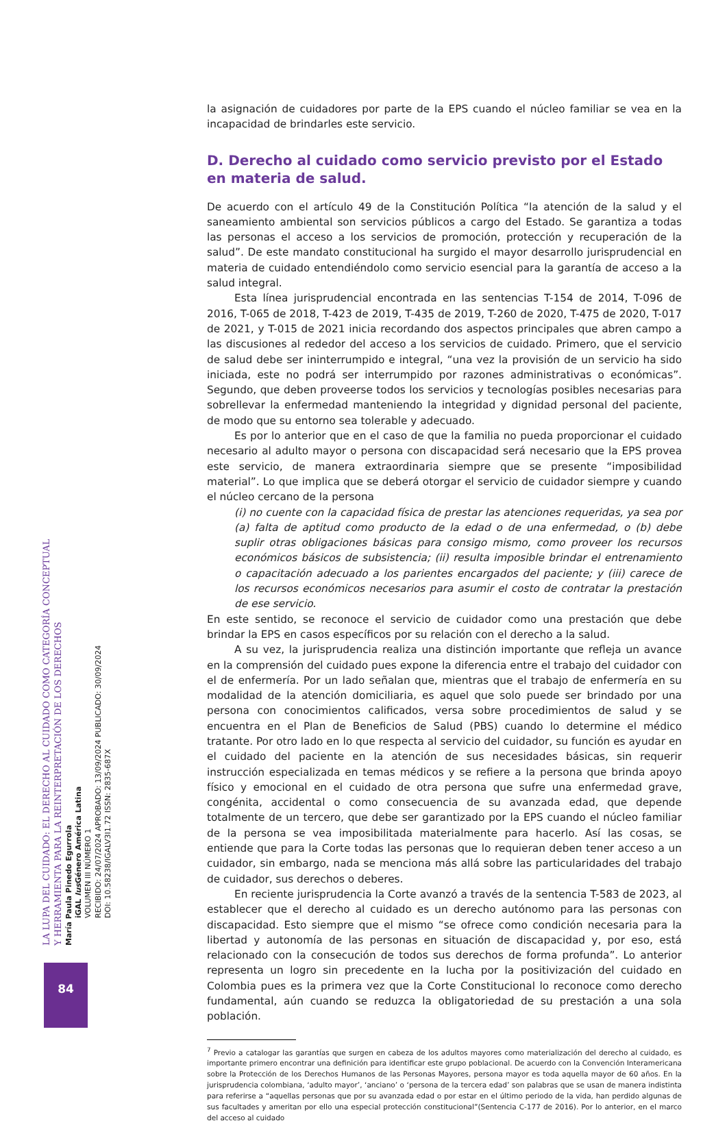LA LUPA DEL CUIDADO: EL DERECHO AL CUIDADO COMO CATEGORÍA CONCEPTUAL
Y HERRAMIENTA PARA LA REINTERPRETACIÓN DE LOS DERECHOS
María Paula Pinedo Egurrola
iGAL Ius Género América Latina
VOLUMEN III NÚMERO 1
RECIBIDO: 24/07/2024 APROBADO: 13/09/2024 PUBLICADO: 30/09/2024
DOI: 10.58238/IGALV3I1.72 ISSN: 2835-687X
84
la asignación de cuidadores por parte de la EPS cuando el núcleo familiar se vea en la incapacidad de brindarles este servicio.
D. Derecho al cuidado como servicio previsto por el Estado en materia de salud.
De acuerdo con el artículo 49 de la Constitución Política “la atención de la salud y el saneamiento ambiental son servicios públicos a cargo del Estado. Se garantiza a todas las personas el acceso a los servicios de promoción, protección y recuperación de la salud”. De este mandato constitucional ha surgido el mayor desarrollo jurisprudencial en materia de cuidado entendiéndolo como servicio esencial para la garantía de acceso a la salud integral.
Esta línea jurisprudencial encontrada en las sentencias T-154 de 2014, T-096 de 2016, T-065 de 2018, T-423 de 2019, T-435 de 2019, T-260 de 2020, T-475 de 2020, T-017 de 2021, y T-015 de 2021 inicia recordando dos aspectos principales que abren campo a las discusiones al rededor del acceso a los servicios de cuidado. Primero, que el servicio de salud debe ser ininterrumpido e integral, “una vez la provisión de un servicio ha sido iniciada, este no podrá ser interrumpido por razones administrativas o económicas”. Segundo, que deben proveerse todos los servicios y tecnologías posibles necesarias para sobrellevar la enfermedad manteniendo la integridad y dignidad personal del paciente, de modo que su entorno sea tolerable y adecuado.
Es por lo anterior que en el caso de que la familia no pueda proporcionar el cuidado necesario al adulto mayor o persona con discapacidad será necesario que la EPS provea este servicio, de manera extraordinaria siempre que se presente “imposibilidad material”. Lo que implica que se deberá otorgar el servicio de cuidador siempre y cuando el núcleo cercano de la persona
(i) no cuente con la capacidad física de prestar las atenciones requeridas, ya sea por (a) falta de aptitud como producto de la edad o de una enfermedad, o (b) debe suplir otras obligaciones básicas para consigo mismo, como proveer los recursos económicos básicos de subsistencia; (ii) resulta imposible brindar el entrenamiento o capacitación adecuado a los parientes encargados del paciente; y (iii) carece de los recursos económicos necesarios para asumir el costo de contratar la prestación de ese servicio.
En este sentido, se reconoce el servicio de cuidador como una prestación que debe brindar la EPS en casos específicos por su relación con el derecho a la salud.
A su vez, la jurisprudencia realiza una distinción importante que refleja un avance en la comprensión del cuidado pues expone la diferencia entre el trabajo del cuidador con el de enfermería. Por un lado señalan que, mientras que el trabajo de enfermería en su modalidad de la atención domiciliaria, es aquel que solo puede ser brindado por una persona con conocimientos calificados, versa sobre procedimientos de salud y se encuentra en el Plan de Beneficios de Salud (PBS) cuando lo determine el médico tratante. Por otro lado en lo que respecta al servicio del cuidador, su función es ayudar en el cuidado del paciente en la atención de sus necesidades básicas, sin requerir instrucción especializada en temas médicos y se refiere a la persona que brinda apoyo físico y emocional en el cuidado de otra persona que sufre una enfermedad grave, congénita, accidental o como consecuencia de su avanzada edad, que depende totalmente de un tercero, que debe ser garantizado por la EPS cuando el núcleo familiar de la persona se vea imposibilitada materialmente para hacerlo. Así las cosas, se entiende que para la Corte todas las personas que lo requieran deben tener acceso a un cuidador, sin embargo, nada se menciona más allá sobre las particularidades del trabajo de cuidador, sus derechos o deberes.
En reciente jurisprudencia la Corte avanzó a través de la sentencia T-583 de 2023, al establecer que el derecho al cuidado es un derecho autónomo para las personas con discapacidad. Esto siempre que el mismo “se ofrece como condición necesaria para la libertad y autonomía de las personas en situación de discapacidad y, por eso, está relacionado con la consecución de todos sus derechos de forma profunda”. Lo anterior representa un logro sin precedente en la lucha por la positivización del cuidado en Colombia pues es la primera vez que la Corte Constitucional lo reconoce como derecho fundamental, aún cuando se reduzca la obligatoriedad de su prestación a una sola población.
<sup>7</sup> Previo a catalogar las garantías que surgen en cabeza de los adultos mayores como materialización del derecho al cuidado, es importante primero encontrar una definición para identificar este grupo poblacional. De acuerdo con la Convención Interamericana sobre la Protección de los Derechos Humanos de las Personas Mayores, persona mayor es toda aquella mayor de 60 años. En la jurisprudencia colombiana, ‘adulto mayor’, ‘anciano’ o ‘persona de la tercera edad’ son palabras que se usan de manera indistinta para referirse a “aquellas personas que por su avanzada edad o por estar en el último periodo de la vida, han perdido algunas de sus facultades y ameritan por ello una especial protección constitucional”(Sentencia C-177 de 2016). Por lo anterior, en el marco del acceso al cuidado